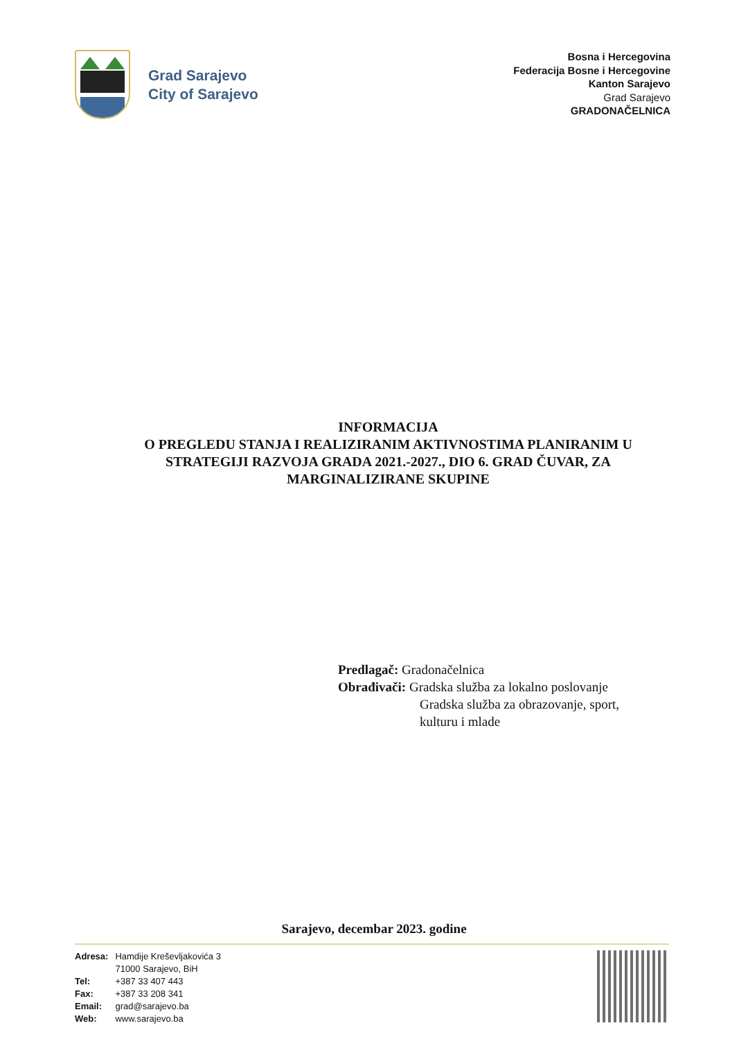Grad Sarajevo
City of Sarajevo
Bosna i Hercegovina
Federacija Bosne i Hercegovine
Kanton Sarajevo
Grad Sarajevo
GRADONAČELNICA
INFORMACIJA
O PREGLEDU STANJA I REALIZIRANIM AKTIVNOSTIMA PLANIRANIM U STRATEGIJI RAZVOJA GRADA 2021.-2027., DIO 6. GRAD ČUVAR, ZA MARGINALIZIRANE SKUPINE
Predlagač: Gradonačelnica
Obrađivači: Gradska služba za lokalno poslovanje
Gradska služba za obrazovanje, sport,
kulturu i mlade
Sarajevo, decembar 2023. godine
| Adresa: | Hamdije Kreševljakovića 3 71000 Sarajevo, BiH |
| Tel: | +387 33 407 443 |
| Fax: | +387 33 208 341 |
| Email: | grad@sarajevo.ba |
| Web: | www.sarajevo.ba |